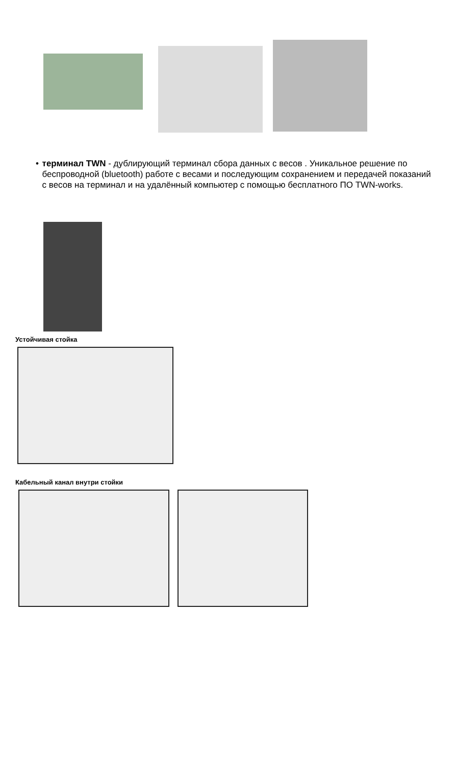• терминал TWN - дублирующий терминал сбора данных с весов . Уникальное решение по беспроводной (bluetooth) работе с весами и последующим сохранением и передачей показаний с весов на терминал и на удалённый компьютер с помощью бесплатного ПО TWN-works.
Устойчивая стойка
Кабельный канал внутри стойки